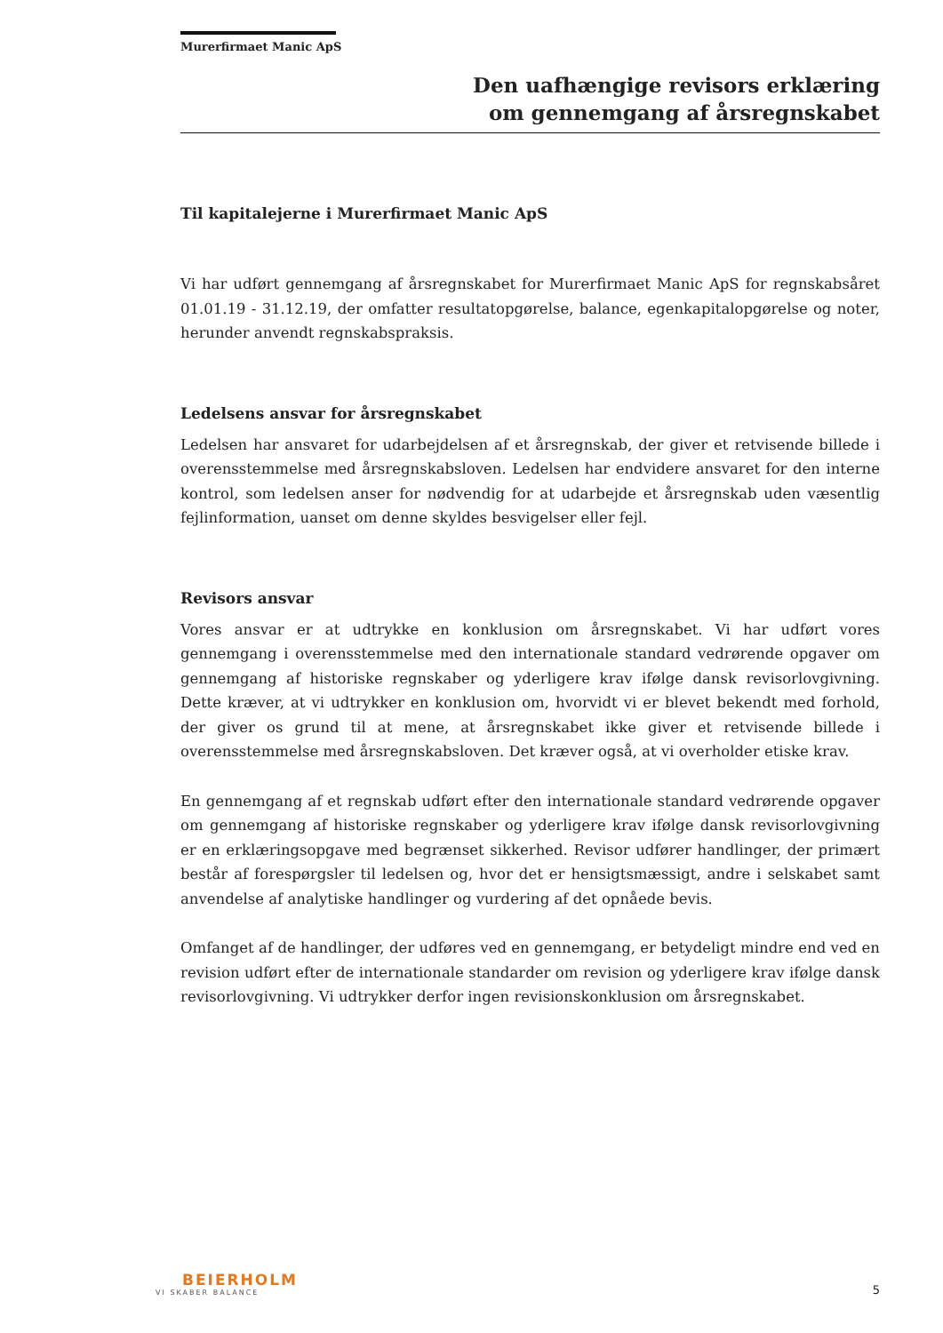Murerfirmaet Manic ApS
Den uafhængige revisors erklæring
om gennemgang af årsregnskabet
Til kapitalejerne i Murerfirmaet Manic ApS
Vi har udført gennemgang af årsregnskabet for Murerfirmaet Manic ApS for regnskabsåret 01.01.19 - 31.12.19, der omfatter resultatopgørelse, balance, egenkapitalopgørelse og noter, herunder anvendt regnskabspraksis.
Ledelsens ansvar for årsregnskabet
Ledelsen har ansvaret for udarbejdelsen af et årsregnskab, der giver et retvisende billede i overensstemmelse med årsregnskabsloven. Ledelsen har endvidere ansvaret for den interne kontrol, som ledelsen anser for nødvendig for at udarbejde et årsregnskab uden væsentlig fejlinformation, uanset om denne skyldes besvigelser eller fejl.
Revisors ansvar
Vores ansvar er at udtrykke en konklusion om årsregnskabet. Vi har udført vores gennemgang i overensstemmelse med den internationale standard vedrørende opgaver om gennemgang af historiske regnskaber og yderligere krav ifølge dansk revisorlovgivning. Dette kræver, at vi udtrykker en konklusion om, hvorvidt vi er blevet bekendt med forhold, der giver os grund til at mene, at årsregnskabet ikke giver et retvisende billede i overensstemmelse med årsregnskabsloven. Det kræver også, at vi overholder etiske krav.
En gennemgang af et regnskab udført efter den internationale standard vedrørende opgaver om gennemgang af historiske regnskaber og yderligere krav ifølge dansk revisorlovgivning er en erklæringsopgave med begrænset sikkerhed. Revisor udfører handlinger, der primært består af forespørgsler til ledelsen og, hvor det er hensigtsmæssigt, andre i selskabet samt anvendelse af analytiske handlinger og vurdering af det opnåede bevis.
Omfanget af de handlinger, der udføres ved en gennemgang, er betydeligt mindre end ved en revision udført efter de internationale standarder om revision og yderligere krav ifølge dansk revisorlovgivning. Vi udtrykker derfor ingen revisionskonklusion om årsregnskabet.
BEIERHOLM
VI SKABER BALANCE
5